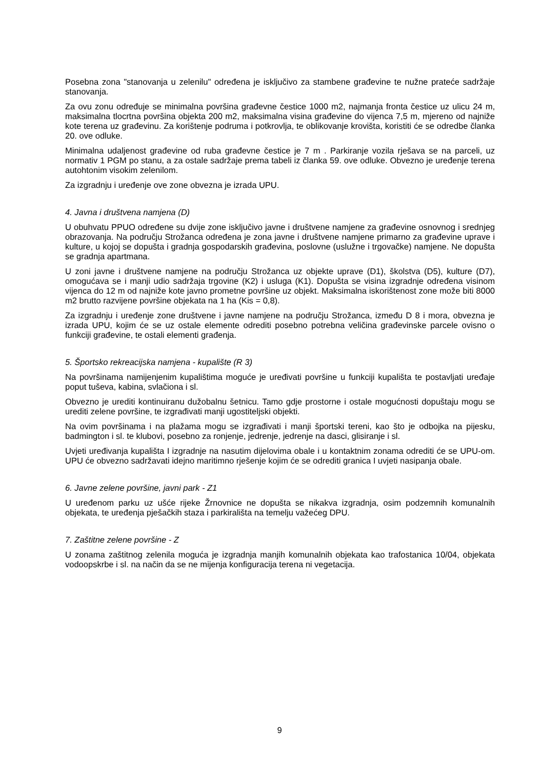Posebna zona "stanovanja u zelenilu" određena je isključivo za stambene građevine te nužne prateće sadržaje stanovanja.
Za ovu zonu određuje se minimalna površina građevne čestice 1000 m2, najmanja fronta čestice uz ulicu 24 m, maksimalna tlocrtna površina objekta 200 m2, maksimalna visina građevine do vijenca 7,5 m, mjereno od najniže kote terena uz građevinu. Za korištenje podruma i potkrovlja, te oblikovanje krovišta, koristiti će se odredbe članka 20. ove odluke.
Minimalna udaljenost građevine od ruba građevne čestice je 7 m . Parkiranje vozila rješava se na parceli, uz normativ 1 PGM po stanu, a za ostale sadržaje prema tabeli iz članka 59. ove odluke. Obvezno je uređenje terena autohtonim visokim zelenilom.
Za izgradnju i uređenje ove zone obvezna je izrada UPU.
4. Javna i društvena namjena (D)
U obuhvatu PPUO određene su dvije zone isključivo javne i društvene namjene za građevine osnovnog i srednjeg obrazovanja. Na području Strožanca određena je zona javne i društvene namjene primarno za građevine uprave i kulture, u kojoj se dopušta i gradnja gospodarskih građevina, poslovne (uslužne i trgovačke) namjene. Ne dopušta se gradnja apartmana.
U zoni javne i društvene namjene na području Strožanca uz objekte uprave (D1), školstva (D5), kulture (D7), omogućava se i manji udio sadržaja trgovine (K2) i usluga (K1). Dopušta se visina izgradnje određena visinom vijenca do 12 m od najniže kote javno prometne površine uz objekt. Maksimalna iskorištenost zone može biti 8000 m2 brutto razvijene površine objekata na 1 ha (Kis = 0,8).
Za izgradnju i uređenje zone društvene i javne namjene na području Strožanca, između D 8 i mora, obvezna je izrada UPU, kojim će se uz ostale elemente odrediti posebno potrebna veličina građevinske parcele ovisno o funkciji građevine, te ostali elementi građenja.
5. Športsko rekreacijska namjena - kupalište (R 3)
Na površinama namijenjenim kupalištima moguće je uređivati površine u funkciji kupališta te postavljati uređaje poput tuševa, kabina, svlačiona i sl.
Obvezno je urediti kontinuiranu dužobalnu šetnicu. Tamo gdje prostorne i ostale mogućnosti dopuštaju mogu se urediti zelene površine, te izgrađivati manji ugostiteljski objekti.
Na ovim površinama i na plažama mogu se izgrađivati i manji športski tereni, kao što je odbojka na pijesku, badmington i sl. te klubovi, posebno za ronjenje, jedrenje, jedrenje na dasci, glisiranje i sl.
Uvjeti uređivanja kupališta I izgradnje na nasutim dijelovima obale i u kontaktnim zonama odrediti će se UPU-om. UPU će obvezno sadržavati idejno maritimno rješenje kojim će se odrediti granica I uvjeti nasipanja obale.
6. Javne zelene površine, javni park - Z1
U uređenom parku uz ušće rijeke Žrnovnice ne dopušta se nikakva izgradnja, osim podzemnih komunalnih objekata, te uređenja pješačkih staza i parkirališta na temelju važećeg DPU.
7. Zaštitne zelene površine - Z
U zonama zaštitnog zelenila moguća je izgradnja manjih komunalnih objekata kao trafostanica 10/04, objekata vodoopskrbe i sl. na način da se ne mijenja konfiguracija terena ni vegetacija.
9